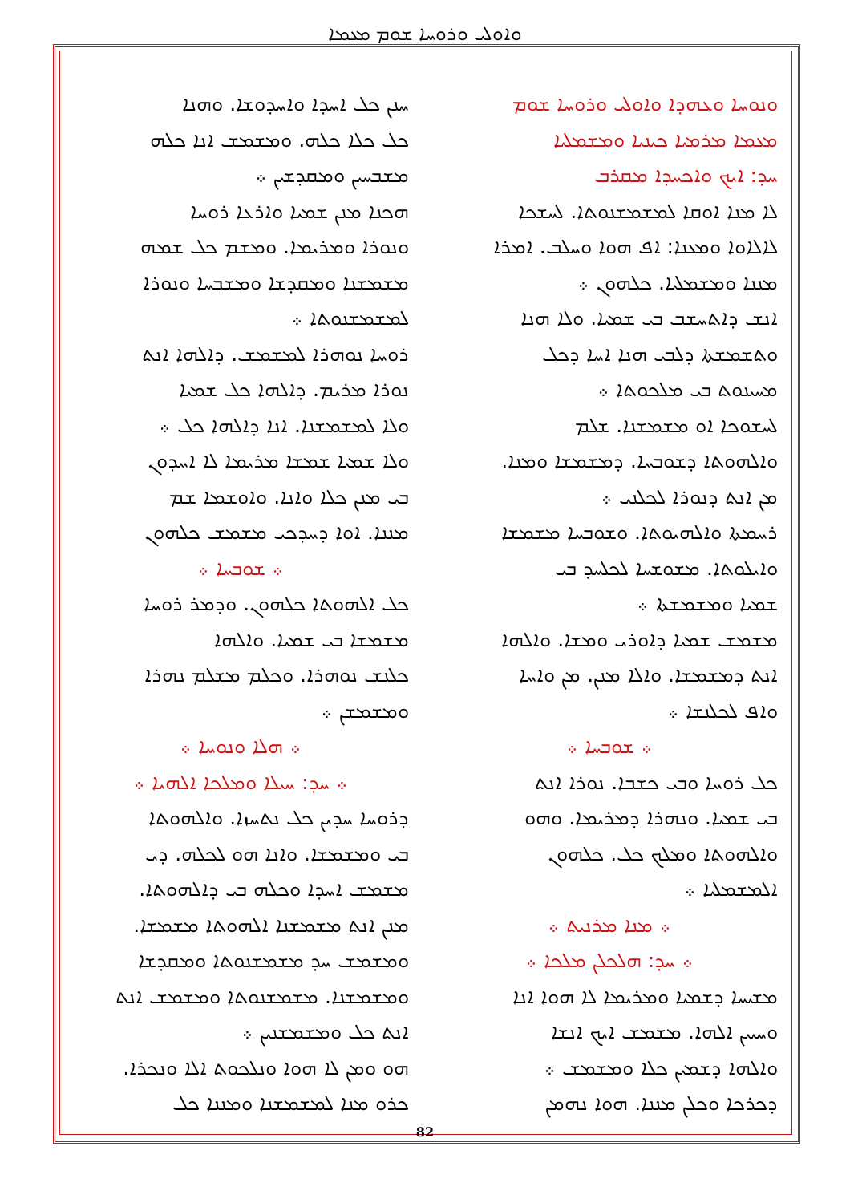ܘܐܘܠܝ ܘܪܘܚܐ ܫܘܡ ܡܥܡܐ
ܘܢܘܚܐ ܘܥܗܕܐ ܘܐܘܠܝ ܘܪܘܚܐ ܫܘܡ
ܡܥܡܐ ܡܪܡܝܐ ܟܝܢܝܐ ܘܡܫܡܠܝܐ
ܚܕ: ܐܝܟ ܘܐܟܚܕܐ ܡܩܪܒ
ܠܐ ܡܢܐ ܐܘܩܐ ܠܡܫܡܫܢܘܬܐ. ܠܚܫܟܐ
ܠܐܠܐܘܐ ܘܡܥܢܐ: ܐܦ ܗܘܐ ܘܚܠܒ. ܐܡܪܐ
ܡܢܢܐ ܘܡܫܡܠܝܐ. ܟܠܗܘܢ ܀
ܐܢܫ ܕܐܬܚܫܒ ܒܝ ܫܡܝܐ. ܘܠܐ ܗܢܐ
ܘܬܫܡܫܬܐ ܕܠܒܝ ܗܢܐ ܐܚܐ ܕܟܠ
ܡܚܝܢܘܬ ܒܝ ܡܠܟܘܬܐ ܀
ܠܚܫܘܟܐ ܐܘ ܡܫܡܫܢܐ. ܫܠܡ
ܘܐܠܗܘܬܐ ܕܫܘܒܚܐ. ܕܡܫܡܫܐ ܘܡܢܐ.
ܡܢ ܐܢܬ ܕܢܘܪܐ ܠܟܠܢܝ ܀
ܪܚܡܬܐ ܘܐܠܗܝܘܬܐ. ܘܫܘܒܚܐ ܡܫܡܫܐ
ܘܐܝܠܘܬܐ. ܡܫܘܫܚܐ ܠܟܠܚܕ ܒܝ
ܫܡܝܐ ܘܡܫܡܫܬܐ ܀
ܡܫܡܫ ܫܡܝܐ ܕܐܘܪܝ ܘܡܫܐ. ܘܐܠܗܐ
ܐܢܬ ܕܡܫܡܫܐ. ܘܐܠܐ ܡܢܢ. ܡܢ ܘܐܚܐ
ܘܐܦ ܠܟܠܢܫܐ ܀
܀ ܫܘܒܚܐ ܀
ܟܠ ܪܘܚܐ ܘܒܝ ܟܫܒܐ. ܢܘܪܐ ܐܢܬ
ܒܝ ܫܡܝܐ. ܘܢܗܪܐ ܕܡܪܝܡܐ. ܘܗܘ
ܘܐܠܗܘܬܐ ܘܡܠܟ ܟܠ. ܟܠܗܘܢ
ܐܠܡܫܡܠܝܐ ܀
܀ ܡܢܐ ܡܪܢܝܬ ܀
܀ ܚܕ: ܗܠܟܠܢ ܡܠܟܐ ܀
ܡܫܝܚܐ ܕܫܡܝܐ ܘܡܪܝܡܐ ܠܐ ܗܘܐ ܐܢܐ
ܘܚܝܝܢ ܐܠܗܐ. ܡܫܡܫ ܐܝܟ ܐܢܫܐ
ܘܐܠܗܐ ܕܫܡܝܢ ܟܠܐ ܘܡܫܡܫ ܀
ܕܟܪܟܐ ܘܟܠܢ ܡܢܢܐ. ܗܘܐ ܢܗܡܢ
ܚܢܢ ܟܠ ܐܚܕܐ ܘܐܚܕܘܫܐ. ܘܗܢܐ
ܟܠ ܟܠܐ ܟܠܗ. ܘܡܫܡܫ ܐܢܐ ܟܠܗ
ܡܫܒܚܝܢ ܘܡܩܕܫܝܢ ܀
ܗܟܢܐ ܡܢܢ ܫܡܝܐ ܘܐܪܥܐ ܪܘܚܐ
ܘܢܘܪܐ ܘܡܪܝܡܐ. ܘܡܫܡ ܟܠ ܫܡܗ
ܡܫܡܫܢܐ ܘܡܩܕܫܐ ܘܡܫܒܚܐ ܘܢܘܪܐ
ܠܡܫܡܫܢܘܬܐ ܀
ܪܘܚܐ ܢܘܗܪܐ ܠܡܫܡܫ. ܕܐܠܗܐ ܐܢܬ
ܢܘܪܐ ܡܪܝܡ. ܕܐܠܗܐ ܟܠ ܫܡܝܐ
ܘܠܐ ܠܡܫܡܫܢܐ. ܐܢܐ ܕܐܠܗܐ ܟܠ ܀
ܘܠܐ ܫܡܝܐ ܫܡܫܐ ܡܪܝܡܐ ܠܐ ܐܚܕܘܢ
ܒܝ ܡܢܢ ܟܠܐ ܘܐܢܐ. ܘܐܘܫܡܐ ܫܡ
ܡܢܢܐ. ܐܘܐ ܕܚܕܟܝ ܡܫܡܫ ܟܠܗܘܢ
܀ ܫܘܒܚܐ ܀
ܟܠ ܐܠܗܘܬܐ ܟܠܗܘܢ. ܘܕܡܪ ܪܘܚܐ
ܡܫܡܫܐ ܒܝ ܫܡܝܐ. ܘܐܠܗܐ
ܟܠܢܫ ܢܘܗܪܐ. ܘܟܠܡ ܡܫܠܡ ܢܗܪܐ
ܘܡܫܡܫܢ ܀
܀ ܗܠܐ ܘܢܘܚܐ ܀
܀ ܚܕ: ܚܝܠܐ ܘܡܠܟܐ ܐܠܗܝܐ ܀
ܕܪܘܚܐ ܚܕܝܢ ܟܠ ܢܬܚܙܐ. ܘܐܠܗܘܬܐ
ܒܝ ܘܡܫܡܫܐ. ܘܐܢܐ ܗܘ ܠܟܠܗ. ܕܝ
ܡܫܡܫ ܐܚܕܐ ܘܟܠܗ ܒܝ ܕܐܠܗܘܬܐ.
ܡܢܢ ܐܢܬ ܡܫܡܫܢܐ ܐܠܗܘܬܐ ܡܫܡܫܐ.
ܘܡܫܡܫ ܚܕ ܡܫܡܫܢܘܬܐ ܘܡܩܕܫܐ
ܘܡܫܡܫܢܐ. ܡܫܡܫܢܘܬܐ ܘܡܫܡܫ ܐܢܬ
ܐܢܬ ܟܠ ܘܡܫܡܫܢܝܢ ܀
ܗܘ ܘܡܢ ܠܐ ܗܘܐ ܘܢܠܟܘܬ ܐܠܐ ܘܢܟܪܐ.
ܟܪܘ ܡܢܐ ܠܡܫܡܫܢܐ ܘܡܢܢܐ ܟܠ
82